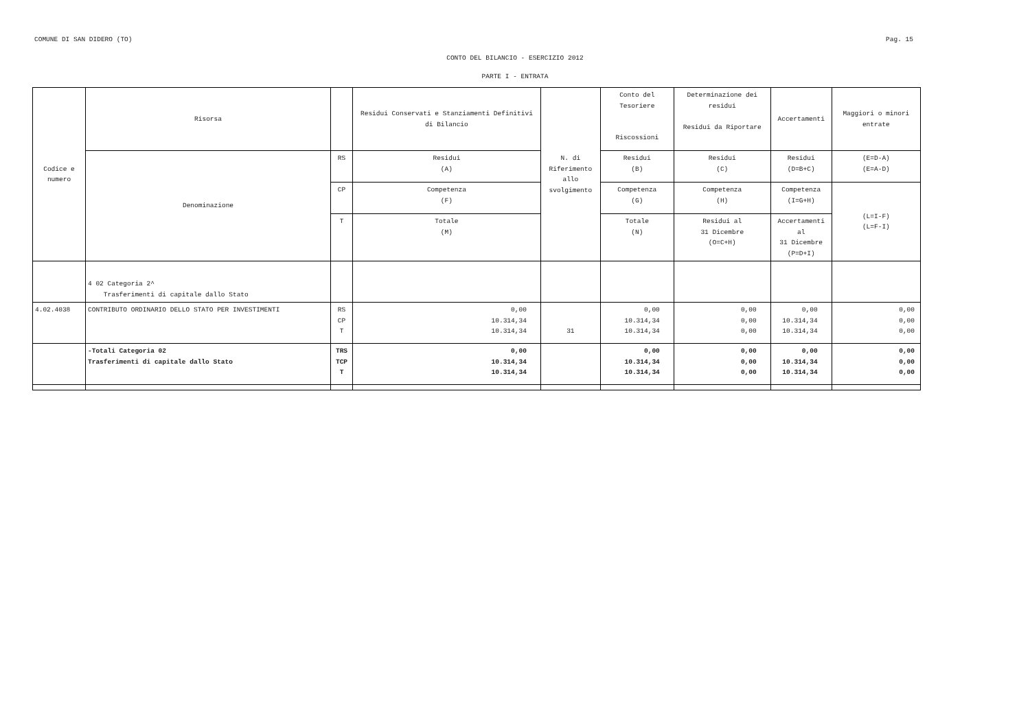COMUNE DI SAN DIDERO (TO) Pag. 15
CONTO DEL BILANCIO - ESERCIZIO 2012
PARTE I - ENTRATA
| Codice e numero | Risorsa | | Residui Conservati e Stanziamenti Definitivi di Bilancio | N. di Riferimento allo svolgimento | Conto del Tesoriere Riscossioni | Determinazione dei residui Residui da Riportare | Accertamenti | Maggiori o minori entrate |
| | Denominazione | RS | Residui (A) | | Residui (B) | Residui (C) | Residui (D=B+C) | (E=D-A) (E=A-D) |
| | | CP | Competenza (F) | | Competenza (G) | Competenza (H) | Competenza (I=G+H) | (L=I-F) (L=F-I) |
| | | T | Totale (M) | | Totale (N) | Residui al 31 Dicembre (O=C+H) | Accertamenti al 31 Dicembre (P=D+I) | |
| | 4 02 Categoria 2^ Trasferimenti di capitale dallo Stato | | | | | | | |
| 4.02.4038 | CONTRIBUTO ORDINARIO DELLO STATO PER INVESTIMENTI | RS CP T | 0,00 10.314,34 10.314,34 | 31 | 0,00 10.314,34 10.314,34 | 0,00 0,00 0,00 | 0,00 10.314,34 10.314,34 | 0,00 0,00 0,00 |
| | -Totali Categoria 02 Trasferimenti di capitale dallo Stato | TRS TCP T | 0,00 10.314,34 10.314,34 | | 0,00 10.314,34 10.314,34 | 0,00 0,00 0,00 | 0,00 10.314,34 10.314,34 | 0,00 0,00 0,00 |